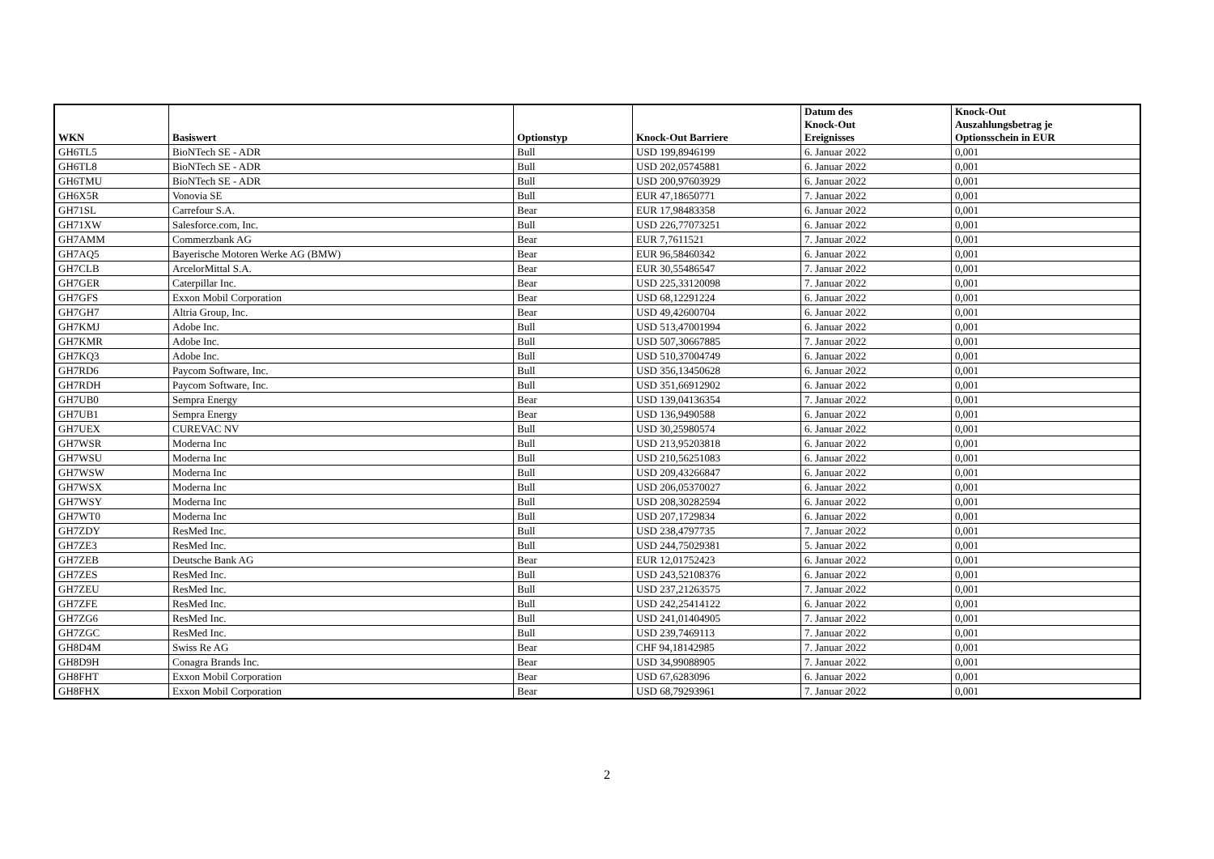| WKN | Basiswert | Optionstyp | Knock-Out Barriere | Datum des Knock-Out Ereignisses | Knock-Out Auszahlungsbetrag je Optionsschein in EUR |
| --- | --- | --- | --- | --- | --- |
| GH6TL5 | BioNTech SE - ADR | Bull | USD 199,8946199 | 6. Januar 2022 | 0,001 |
| GH6TL8 | BioNTech SE - ADR | Bull | USD 202,05745881 | 6. Januar 2022 | 0,001 |
| GH6TMU | BioNTech SE - ADR | Bull | USD 200,97603929 | 6. Januar 2022 | 0,001 |
| GH6X5R | Vonovia SE | Bull | EUR 47,18650771 | 7. Januar 2022 | 0,001 |
| GH71SL | Carrefour S.A. | Bear | EUR 17,98483358 | 6. Januar 2022 | 0,001 |
| GH71XW | Salesforce.com, Inc. | Bull | USD 226,77073251 | 6. Januar 2022 | 0,001 |
| GH7AMM | Commerzbank AG | Bear | EUR 7,7611521 | 7. Januar 2022 | 0,001 |
| GH7AQ5 | Bayerische Motoren Werke AG (BMW) | Bear | EUR 96,58460342 | 6. Januar 2022 | 0,001 |
| GH7CLB | ArcelorMittal S.A. | Bear | EUR 30,55486547 | 7. Januar 2022 | 0,001 |
| GH7GER | Caterpillar Inc. | Bear | USD 225,33120098 | 7. Januar 2022 | 0,001 |
| GH7GFS | Exxon Mobil Corporation | Bear | USD 68,12291224 | 6. Januar 2022 | 0,001 |
| GH7GH7 | Altria Group, Inc. | Bear | USD 49,42600704 | 6. Januar 2022 | 0,001 |
| GH7KMJ | Adobe Inc. | Bull | USD 513,47001994 | 6. Januar 2022 | 0,001 |
| GH7KMR | Adobe Inc. | Bull | USD 507,30667885 | 7. Januar 2022 | 0,001 |
| GH7KQ3 | Adobe Inc. | Bull | USD 510,37004749 | 6. Januar 2022 | 0,001 |
| GH7RD6 | Paycom Software, Inc. | Bull | USD 356,13450628 | 6. Januar 2022 | 0,001 |
| GH7RDH | Paycom Software, Inc. | Bull | USD 351,66912902 | 6. Januar 2022 | 0,001 |
| GH7UB0 | Sempra Energy | Bear | USD 139,04136354 | 7. Januar 2022 | 0,001 |
| GH7UB1 | Sempra Energy | Bear | USD 136,9490588 | 6. Januar 2022 | 0,001 |
| GH7UEX | CUREVAC NV | Bull | USD 30,25980574 | 6. Januar 2022 | 0,001 |
| GH7WSR | Moderna Inc | Bull | USD 213,95203818 | 6. Januar 2022 | 0,001 |
| GH7WSU | Moderna Inc | Bull | USD 210,56251083 | 6. Januar 2022 | 0,001 |
| GH7WSW | Moderna Inc | Bull | USD 209,43266847 | 6. Januar 2022 | 0,001 |
| GH7WSX | Moderna Inc | Bull | USD 206,05370027 | 6. Januar 2022 | 0,001 |
| GH7WSY | Moderna Inc | Bull | USD 208,30282594 | 6. Januar 2022 | 0,001 |
| GH7WT0 | Moderna Inc | Bull | USD 207,1729834 | 6. Januar 2022 | 0,001 |
| GH7ZDY | ResMed Inc. | Bull | USD 238,4797735 | 7. Januar 2022 | 0,001 |
| GH7ZE3 | ResMed Inc. | Bull | USD 244,75029381 | 5. Januar 2022 | 0,001 |
| GH7ZEB | Deutsche Bank AG | Bear | EUR 12,01752423 | 6. Januar 2022 | 0,001 |
| GH7ZES | ResMed Inc. | Bull | USD 243,52108376 | 6. Januar 2022 | 0,001 |
| GH7ZEU | ResMed Inc. | Bull | USD 237,21263575 | 7. Januar 2022 | 0,001 |
| GH7ZFE | ResMed Inc. | Bull | USD 242,25414122 | 6. Januar 2022 | 0,001 |
| GH7ZG6 | ResMed Inc. | Bull | USD 241,01404905 | 7. Januar 2022 | 0,001 |
| GH7ZGC | ResMed Inc. | Bull | USD 239,7469113 | 7. Januar 2022 | 0,001 |
| GH8D4M | Swiss Re AG | Bear | CHF 94,18142985 | 7. Januar 2022 | 0,001 |
| GH8D9H | Conagra Brands Inc. | Bear | USD 34,99088905 | 7. Januar 2022 | 0,001 |
| GH8FHT | Exxon Mobil Corporation | Bear | USD 67,6283096 | 6. Januar 2022 | 0,001 |
| GH8FHX | Exxon Mobil Corporation | Bear | USD 68,79293961 | 7. Januar 2022 | 0,001 |
2